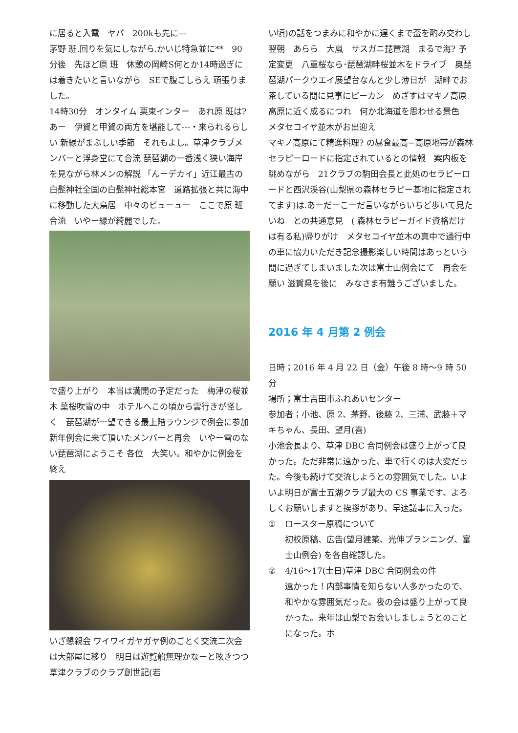に居ると入電　ヤバ　200kも先に---
茅野 班.回りを気にしながら.かいじ特急並に**　90分後　先ほど原 班　休憩の岡崎S何とか14時過ぎには着きたいと言いながら　SEで腹ごしらえ 頑張りました。
14時30分　オンタイム 栗東インター　あれ原 班は? あー　伊賀と甲賀の両方を堪能して---・来られるらしい 新緑がまぶしい季節　それもよし。草津クラブメンバーと浮身堂にて合流 琵琶湖の一番浅く狭い海岸を見ながら林メンの解説 「んーデカイ」近江最古の白髭神社全国の白髭神社総本宮　道路拡張と共に海中に移動した大鳥居　中々のビューュー　ここで原 班 合流　いやー緑が綺麗でした。
で盛り上がり　本当は満開の予定だった　梅津の桜並木 葉桜吹雪の中　ホテルへこの頃から雲行きが怪しく　琵琶湖が一望できる最上階ラウンジで例会に参加 新年例会に来て頂いたメンバーと再会　いやー雪のない琵琶湖にようこそ 各位　大笑い。和やかに例会を終え
いざ懇親会 ワイワイガヤガヤ例のごとく交流二次会は大部屋に移り　明日は遊覧船無理かなーと呟きつつ草津クラブのクラブ創世記(若
い頃)の話をつまみに和やかに遅くまで盃を酌み交わし翌朝　あらら　大嵐　サスガニ琵琶湖　まるで海? 予定変更　八重桜なら･琵琶湖畔桜並木をドライブ　奥琵琶湖パークウエイ展望台なんと少し薄日が　湖畔でお茶している間に見事にピーカン　めざすはマキノ高原高原に近く成るにつれ　何か北海道を思わせる景色　メタセコイヤ並木がお出迎え
マキノ高原にて精進料理? の昼食最高−高原地帯が森林セラピーロードに指定されているとの情報　案内板を眺めながら　21クラブの駒田会長と此処のセラピーロードと西沢渓谷(山梨県の森林セラピー基地に指定されてます)は.あーだーこーだ言いながらいちど歩いて見たいね　との共通意見　( 森林セラピーガイド資格だけは有る私)帰りがけ　メタセコイヤ並木の真中で通行中の車に協力いただき記念撮影楽しい時間はあっという間に過ぎてしまいました次は富士山例会にて　再会を願い 滋賀県を後に　みなさま有難うございました。
2016 年 4 月第 2 例会
日時；2016 年 4 月 22 日（金）午後 8 時～9 時 50 分
場所；富士吉田市ふれあいセンター
参加者；小池、原 2、茅野、後藤 2、三浦、武藤＋マキちゃん、長田、望月(喜)
小池会長より、草津 DBC 合同例会は盛り上がって良かった。ただ非常に遠かった、車で行くのは大変だった。今後も続けて交流しようとの雰囲気でした。いよいよ明日が富士五湖クラブ最大の CS 事業です、よろしくお願いしますと挨拶があり、早速議事に入った。
① ロースター原稿について
初校原稿、広告(望月建築、光伸プランニング、富士山例会) を各自確認した。
② 4/16～17(土日)草津 DBC 合同例会の件
遠かった！内部事情を知らない人多かったので、和やかな雰囲気だった。夜の会は盛り上がって良かった。来年は山梨でお会いしましょうとのことになった。ホ